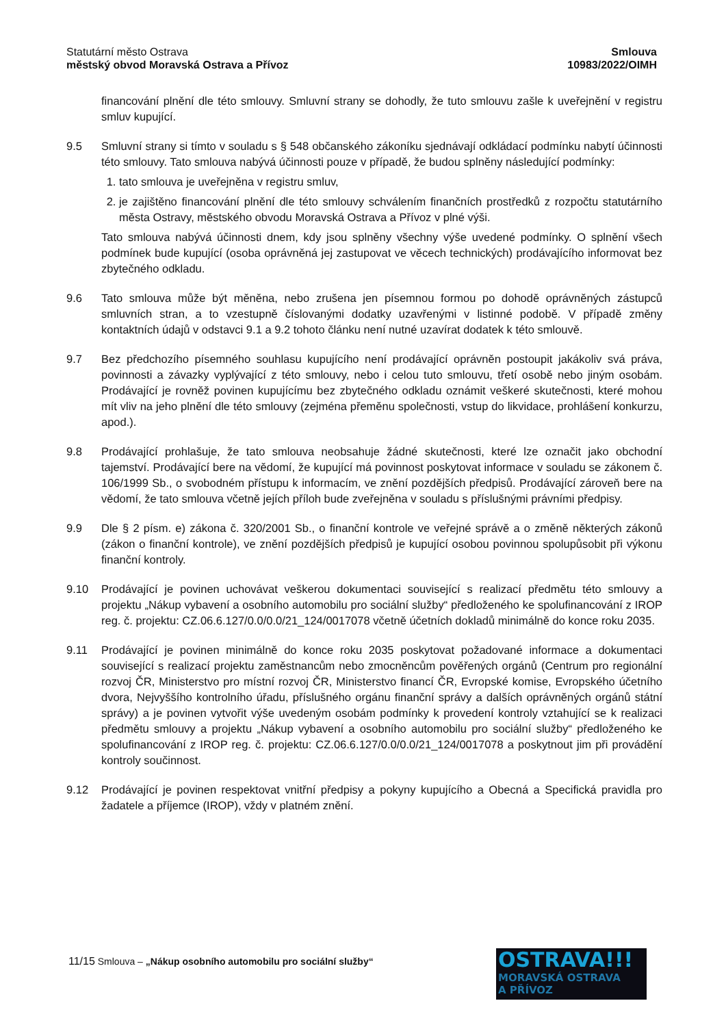Statutární město Ostrava
městský obvod Moravská Ostrava a Přívoz
Smlouva
10983/2022/OIMH
financování plnění dle této smlouvy. Smluvní strany se dohodly, že tuto smlouvu zašle k uveřejnění v registru smluv kupující.
9.5 Smluvní strany si tímto v souladu s § 548 občanského zákoníku sjednávají odkládací podmínku nabytí účinnosti této smlouvy. Tato smlouva nabývá účinnosti pouze v případě, že budou splněny následující podmínky:
1. tato smlouva je uveřejněna v registru smluv,
2. je zajištěno financování plnění dle této smlouvy schválením finančních prostředků z rozpočtu statutárního města Ostravy, městského obvodu Moravská Ostrava a Přívoz v plné výši.
Tato smlouva nabývá účinnosti dnem, kdy jsou splněny všechny výše uvedené podmínky. O splnění všech podmínek bude kupující (osoba oprávněná jej zastupovat ve věcech technických) prodávajícího informovat bez zbytečného odkladu.
9.6 Tato smlouva může být měněna, nebo zrušena jen písemnou formou po dohodě oprávněných zástupců smluvních stran, a to vzestupně číslovanými dodatky uzavřenými v listinné podobě. V případě změny kontaktních údajů v odstavci 9.1 a 9.2 tohoto článku není nutné uzavírat dodatek k této smlouvě.
9.7 Bez předchozího písemného souhlasu kupujícího není prodávající oprávněn postoupit jakákoliv svá práva, povinnosti a závazky vyplývající z této smlouvy, nebo i celou tuto smlouvu, třetí osobě nebo jiným osobám. Prodávající je rovněž povinen kupujícímu bez zbytečného odkladu oznámit veškeré skutečnosti, které mohou mít vliv na jeho plnění dle této smlouvy (zejména přeměnu společnosti, vstup do likvidace, prohlášení konkurzu, apod.).
9.8 Prodávající prohlašuje, že tato smlouva neobsahuje žádné skutečnosti, které lze označit jako obchodní tajemství. Prodávající bere na vědomí, že kupující má povinnost poskytovat informace v souladu se zákonem č. 106/1999 Sb., o svobodném přístupu k informacím, ve znění pozdějších předpisů. Prodávající zároveň bere na vědomí, že tato smlouva včetně jejích příloh bude zveřejněna v souladu s příslušnými právními předpisy.
9.9 Dle § 2 písm. e) zákona č. 320/2001 Sb., o finanční kontrole ve veřejné správě a o změně některých zákonů (zákon o finanční kontrole), ve znění pozdějších předpisů je kupující osobou povinnou spolupůsobit při výkonu finanční kontroly.
9.10 Prodávající je povinen uchovávat veškerou dokumentaci související s realizací předmětu této smlouvy a projektu „Nákup vybavení a osobního automobilu pro sociální služby“ předloženého ke spolufinancování z IROP reg. č. projektu: CZ.06.6.127/0.0/0.0/21_124/0017078 včetně účetních dokladů minimálně do konce roku 2035.
9.11 Prodávající je povinen minimálně do konce roku 2035 poskytovat požadované informace a dokumentaci související s realizací projektu zaměstnancům nebo zmocněncům pověřených orgánů (Centrum pro regionální rozvoj ČR, Ministerstvo pro místní rozvoj ČR, Ministerstvo financí ČR, Evropské komise, Evropského účetního dvora, Nejvyššího kontrolního úřadu, příslušného orgánu finanční správy a dalších oprávněných orgánů státní správy) a je povinen vytvořit výše uvedeným osobám podmínky k provedení kontroly vztahující se k realizaci předmětu smlouvy a projektu „Nákup vybavení a osobního automobilu pro sociální služby“ předloženého ke spolufinancování z IROP reg. č. projektu: CZ.06.6.127/0.0/0.0/21_124/0017078 a poskytnout jim při provádění kontroly součinnost.
9.12 Prodávající je povinen respektovat vnitřní předpisy a pokyny kupujícího a Obecná a Specifická pravidla pro žadatele a příjemce (IROP), vždy v platném znění.
11/15 Smlouva – „Nákup osobního automobilu pro sociální služby“
OSTRAVA!!!
MORAVSKÁ OSTRAVA
A PŘÍVOZ